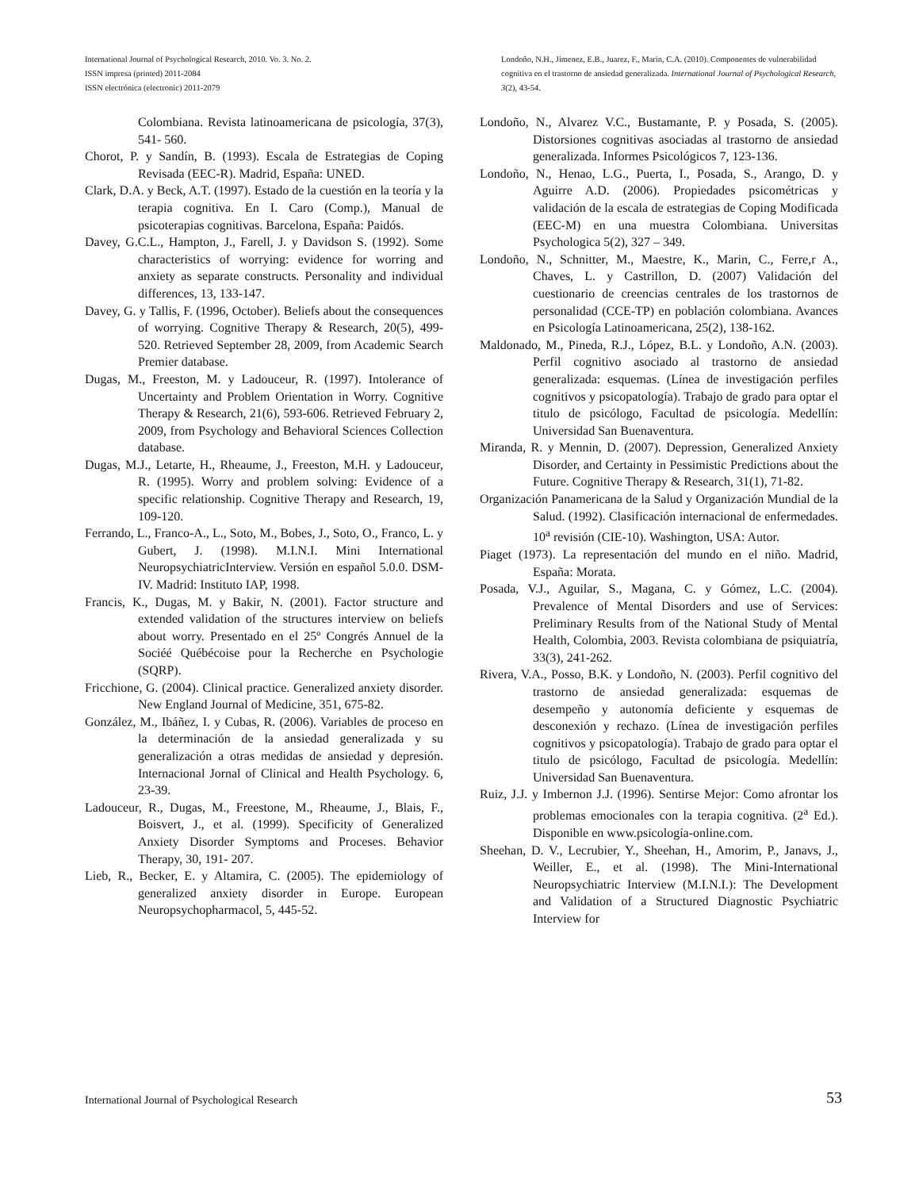International Journal of Psychological Research, 2010. Vo. 3. No. 2.
ISSN impresa (printed) 2011-2084
ISSN electrónica (electronic) 2011-2079
Londoño, N.H., Jimenez, E.B., Juarez, F., Marin, C.A. (2010). Componentes de vulnerabilidad cognitiva en el trastorno de ansiedad generalizada. International Journal of Psychological Research, 3(2), 43-54.
Colombiana. Revista latinoamericana de psicología, 37(3), 541- 560.
Chorot, P. y Sandín, B. (1993). Escala de Estrategias de Coping Revisada (EEC-R). Madrid, España: UNED.
Clark, D.A. y Beck, A.T. (1997). Estado de la cuestión en la teoría y la terapia cognitiva. En I. Caro (Comp.), Manual de psicoterapias cognitivas. Barcelona, España: Paidós.
Davey, G.C.L., Hampton, J., Farell, J. y Davidson S. (1992). Some characteristics of worrying: evidence for worring and anxiety as separate constructs. Personality and individual differences, 13, 133-147.
Davey, G. y Tallis, F. (1996, October). Beliefs about the consequences of worrying. Cognitive Therapy & Research, 20(5), 499-520. Retrieved September 28, 2009, from Academic Search Premier database.
Dugas, M., Freeston, M. y Ladouceur, R. (1997). Intolerance of Uncertainty and Problem Orientation in Worry. Cognitive Therapy & Research, 21(6), 593-606. Retrieved February 2, 2009, from Psychology and Behavioral Sciences Collection database.
Dugas, M.J., Letarte, H., Rheaume, J., Freeston, M.H. y Ladouceur, R. (1995). Worry and problem solving: Evidence of a specific relationship. Cognitive Therapy and Research, 19, 109-120.
Ferrando, L., Franco-A., L., Soto, M., Bobes, J., Soto, O., Franco, L. y Gubert, J. (1998). M.I.N.I. Mini International NeuropsychiatricInterview. Versión en español 5.0.0. DSM-IV. Madrid: Instituto IAP, 1998.
Francis, K., Dugas, M. y Bakir, N. (2001). Factor structure and extended validation of the structures interview on beliefs about worry. Presentado en el 25º Congrés Annuel de la Sociéé Québécoise pour la Recherche en Psychologie (SQRP).
Fricchione, G. (2004). Clinical practice. Generalized anxiety disorder. New England Journal of Medicine, 351, 675-82.
González, M., Ibáñez, I. y Cubas, R. (2006). Variables de proceso en la determinación de la ansiedad generalizada y su generalización a otras medidas de ansiedad y depresión. Internacional Jornal of Clinical and Health Psychology. 6, 23-39.
Ladouceur, R., Dugas, M., Freestone, M., Rheaume, J., Blais, F., Boisvert, J., et al. (1999). Specificity of Generalized Anxiety Disorder Symptoms and Proceses. Behavior Therapy, 30, 191- 207.
Lieb, R., Becker, E. y Altamira, C. (2005). The epidemiology of generalized anxiety disorder in Europe. European Neuropsychopharmacol, 5, 445-52.
Londoño, N., Alvarez V.C., Bustamante, P. y Posada, S. (2005). Distorsiones cognitivas asociadas al trastorno de ansiedad generalizada. Informes Psicológicos 7, 123-136.
Londoño, N., Henao, L.G., Puerta, I., Posada, S., Arango, D. y Aguirre A.D. (2006). Propiedades psicométricas y validación de la escala de estrategias de Coping Modificada (EEC-M) en una muestra Colombiana. Universitas Psychologica 5(2), 327 – 349.
Londoño, N., Schnitter, M., Maestre, K., Marin, C., Ferre,r A., Chaves, L. y Castrillon, D. (2007) Validación del cuestionario de creencias centrales de los trastornos de personalidad (CCE-TP) en población colombiana. Avances en Psicología Latinoamericana, 25(2), 138-162.
Maldonado, M., Pineda, R.J., López, B.L. y Londoño, A.N. (2003). Perfil cognitivo asociado al trastorno de ansiedad generalizada: esquemas. (Línea de investigación perfiles cognitivos y psicopatología). Trabajo de grado para optar el titulo de psicólogo, Facultad de psicología. Medellín: Universidad San Buenaventura.
Miranda, R. y Mennin, D. (2007). Depression, Generalized Anxiety Disorder, and Certainty in Pessimistic Predictions about the Future. Cognitive Therapy & Research, 31(1), 71-82.
Organización Panamericana de la Salud y Organización Mundial de la Salud. (1992). Clasificación internacional de enfermedades. 10<sup>a</sup> revisión (CIE-10). Washington, USA: Autor.
Piaget (1973). La representación del mundo en el niño. Madrid, España: Morata.
Posada, V.J., Aguilar, S., Magana, C. y Gómez, L.C. (2004). Prevalence of Mental Disorders and use of Services: Preliminary Results from of the National Study of Mental Health, Colombia, 2003. Revista colombiana de psiquiatría, 33(3), 241-262.
Rivera, V.A., Posso, B.K. y Londoño, N. (2003). Perfil cognitivo del trastorno de ansiedad generalizada: esquemas de desempeño y autonomía deficiente y esquemas de desconexión y rechazo. (Línea de investigación perfiles cognitivos y psicopatología). Trabajo de grado para optar el titulo de psicólogo, Facultad de psicología. Medellín: Universidad San Buenaventura.
Ruiz, J.J. y Imbernon J.J. (1996). Sentirse Mejor: Como afrontar los problemas emocionales con la terapia cognitiva. (2<sup>a</sup> Ed.). Disponible en www.psicología-online.com.
Sheehan, D. V., Lecrubier, Y., Sheehan, H., Amorim, P., Janavs, J., Weiller, E., et al. (1998). The Mini-International Neuropsychiatric Interview (M.I.N.I.): The Development and Validation of a Structured Diagnostic Psychiatric Interview for
International Journal of Psychological Research 53